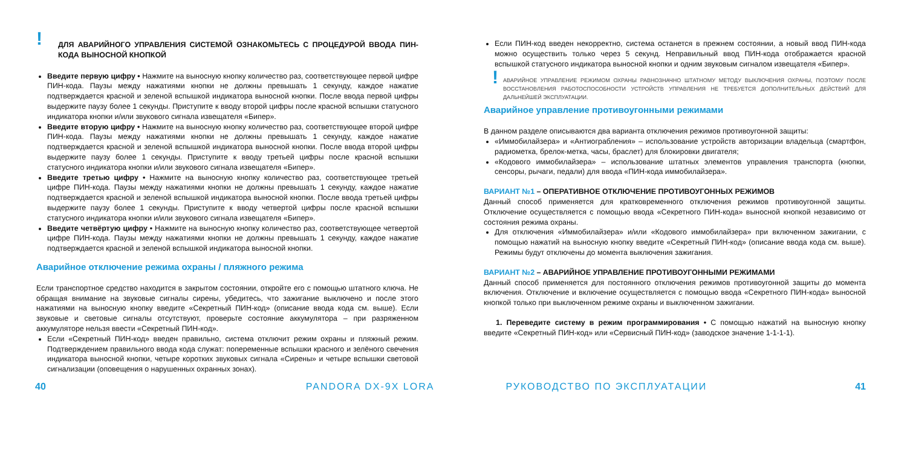!
ДЛЯ АВАРИЙНОГО УПРАВЛЕНИЯ СИСТЕМОЙ ОЗНАКОМЬТЕСЬ С ПРОЦЕДУРОЙ ВВОДА ПИН-КОДА ВЫНОСНОЙ КНОПКОЙ
Введите первую цифру • Нажмите на выносную кнопку количество раз, соответствующее первой цифре ПИН-кода. Паузы между нажатиями кнопки не должны превышать 1 секунду, каждое нажатие подтверждается красной и зеленой вспышкой индикатора выносной кнопки. После ввода первой цифры выдержите паузу более 1 секунды. Приступите к вводу второй цифры после красной вспышки статусного индикатора кнопки и/или звукового сигнала извещателя «Бипер».
Введите вторую цифру • Нажмите на выносную кнопку количество раз, соответствующее второй цифре ПИН-кода. Паузы между нажатиями кнопки не должны превышать 1 секунду, каждое нажатие подтверждается красной и зеленой вспышкой индикатора выносной кнопки. После ввода второй цифры выдержите паузу более 1 секунды. Приступите к вводу третьей цифры после красной вспышки статусного индикатора кнопки и/или звукового сигнала извещателя «Бипер».
Введите третью цифру • Нажмите на выносную кнопку количество раз, соответствующее третьей цифре ПИН-кода. Паузы между нажатиями кнопки не должны превышать 1 секунду, каждое нажатие подтверждается красной и зеленой вспышкой индикатора выносной кнопки. После ввода третьей цифры выдержите паузу более 1 секунды. Приступите к вводу четвертой цифры после красной вспышки статусного индикатора кнопки и/или звукового сигнала извещателя «Бипер».
Введите четвёртую цифру • Нажмите на выносную кнопку количество раз, соответствующее четвертой цифре ПИН-кода. Паузы между нажатиями кнопки не должны превышать 1 секунду, каждое нажатие подтверждается красной и зеленой вспышкой индикатора выносной кнопки.
Аварийное отключение режима охраны / пляжного режима
Если транспортное средство находится в закрытом состоянии, откройте его с помощью штатного ключа. Не обращая внимание на звуковые сигналы сирены, убедитесь, что зажигание выключено и после этого нажатиями на выносную кнопку введите «Секретный ПИН-код» (описание ввода кода см. выше). Если звуковые и световые сигналы отсутствуют, проверьте состояние аккумулятора – при разряженном аккумуляторе нельзя ввести «Секретный ПИН-код».
Если «Секретный ПИН-код» введен правильно, система отключит режим охраны и пляжный режим. Подтверждением правильного ввода кода служат: попеременные вспышки красного и зелёного свечения индикатора выносной кнопки, четыре коротких звуковых сигнала «Сирены» и четыре вспышки световой сигнализации (оповещения о нарушенных охранных зонах).
Если ПИН-код введен некорректно, система останется в прежнем состоянии, а новый ввод ПИН-кода можно осуществить только через 5 секунд. Неправильный ввод ПИН-кода отображается красной вспышкой статусного индикатора выносной кнопки и одним звуковым сигналом извещателя «Бипер».
!
АВАРИЙНОЕ УПРАВЛЕНИЕ РЕЖИМОМ ОХРАНЫ РАВНОЗНАЧНО ШТАТНОМУ МЕТОДУ ВЫКЛЮЧЕНИЯ ОХРАНЫ, ПОЭТОМУ ПОСЛЕ ВОССТАНОВЛЕНИЯ РАБОТОСПОСОБНОСТИ УСТРОЙСТВ УПРАВЛЕНИЯ НЕ ТРЕБУЕТСЯ ДОПОЛНИТЕЛЬНЫХ ДЕЙСТВИЙ ДЛЯ ДАЛЬНЕЙШЕЙ ЭКСПЛУАТАЦИИ.
Аварийное управление противоугонными режимами
В данном разделе описываются два варианта отключения режимов противоугонной защиты:
«Иммобилайзера» и «Антиограбления» – использование устройств авторизации владельца (смартфон, радиометка, брелок-метка, часы, браслет) для блокировки двигателя;
«Кодового иммобилайзера» – использование штатных элементов управления транспорта (кнопки, сенсоры, рычаги, педали) для ввода «ПИН-кода иммобилайзера».
ВАРИАНТ №1 – ОПЕРАТИВНОЕ ОТКЛЮЧЕНИЕ ПРОТИВОУГОННЫХ РЕЖИМОВ
Данный способ применяется для кратковременного отключения режимов противоугонной защиты. Отключение осуществляется с помощью ввода «Секретного ПИН-кода» выносной кнопкой независимо от состояния режима охраны.
Для отключения «Иммобилайзера» и/или «Кодового иммобилайзера» при включенном зажигании, с помощью нажатий на выносную кнопку введите «Секретный ПИН-код» (описание ввода кода см. выше). Режимы будут отключены до момента выключения зажигания.
ВАРИАНТ №2 – АВАРИЙНОЕ УПРАВЛЕНИЕ ПРОТИВОУГОННЫМИ РЕЖИМАМИ
Данный способ применяется для постоянного отключения режимов противоугонной защиты до момента включения. Отключение и включение осуществляется с помощью ввода «Секретного ПИН-кода» выносной кнопкой только при выключенном режиме охраны и выключенном зажигании.
1. Переведите систему в режим программирования • С помощью нажатий на выносную кнопку введите «Секретный ПИН-код» или «Сервисный ПИН-код» (заводское значение 1-1-1-1).
40 PANDORA DX-9X LORA РУКОВОДСТВО ПО ЭКСПЛУАТАЦИИ 41